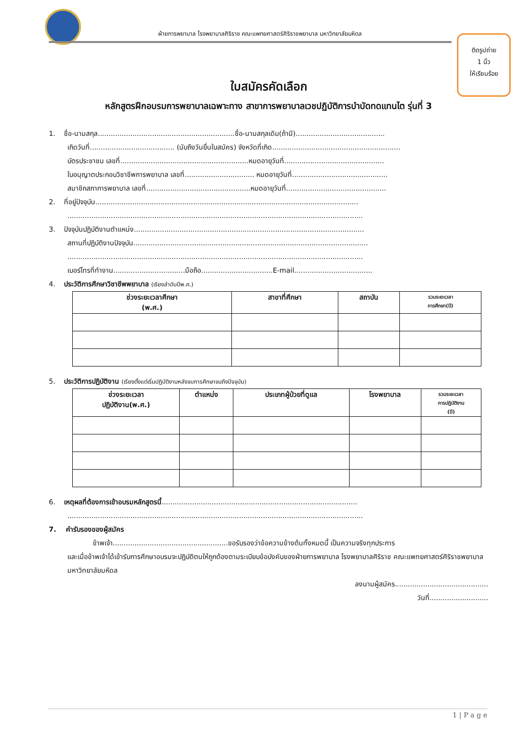ฝ่ายการพยาบาล โรงพยาบาลศิริราช คณะแพทยศาสตร์ศิริราชพยาบาล มหาวิทยาลัยมหิดล
ติดรูปถ่าย
1 นิ้ว
ให้เรียบร้อย
ใบสมัครคัดเลือก
หลักสูตรฝึกอบรมการพยาบาลเฉพาะทาง สาขาการพยาบาลเวชปฏิบัติการบำบัดทดแทนไต รุ่นที่ 3
1. ชื่อ-นามสกุล...............................................................ชื่อ-นามสกุลเดิม(ถ้ามี).........................................
เกิดวันที่....................................... (นับถึงวันยื่นใบสมัคร) จังหวัดที่เกิด...........................................................
บัตรประชาชน เลขที่...........................................................หมดอายุวันที่..............................................
ใบอนุญาตประกอบวิชาชีพการพยาบาล เลขที่................................ หมดอายุวันที่............................................
สมาชิกสภาการพยาบาล เลขที่................................................หมดอายุวันที่..............................................
2. ที่อยู่ปัจจุบัน.........................................................................................................................
........................................................................................................................................
3. ปัจจุบันปฏิบัติงานตำแหน่ง..........................................................................................................
สถานที่ปฏิบัติงานปัจจุบัน............................................................................................................
........................................................................................................................................
เบอร์โทรที่ทำงาน.................................มือถือ.................................E-mail....................................
4. ประวัติการศึกษาวิชาชีพพยาบาล (เรียงลำดับปีพ.ศ.)
| ช่วงระยะเวลาศึกษา (พ.ศ.) | สาขาที่ศึกษา | สถาบัน | รวมระยะเวลา การศึกษา(ปี) |
| --- | --- | --- | --- |
5. ประวัติการปฏิบัติงาน (เรียงตั้งแต่เริ่มปฏิบัติงานหลังจบการศึกษาจนถึงปัจจุบัน)
| ช่วงระยะเวลา ปฏิบัติงาน(พ.ศ.) | ตำแหน่ง | ประเภทผู้ป่วยที่ดูแล | โรงพยาบาล | รวมระยะเวลา การปฏิบัติงาน (ปี) |
| --- | --- | --- | --- | --- |
6. เหตุผลที่ต้องการเข้าอบรมหลักสูตรนี้..........................................................................................
........................................................................................................................................
7. คำรับรองของผู้สมัคร
ข้าพเจ้า.....................................................ขอรับรองว่าข้อความข้างต้นทั้งหมดนี้ เป็นความจริงทุกประการ
และเมื่อข้าพเจ้าได้เข้ารับการศึกษาอบรมจะปฏิบัติตนให้ถูกต้องตามระเบียบข้อบังคับของฝ่ายการพยาบาล โรงพยาบาลศิริราช คณะแพทยศาสตร์ศิริราชพยาบาล มหาวิทยาลัยมหิดล
ลงนามผู้สมัคร...........................................
วันที่...........................
1 | P a g e